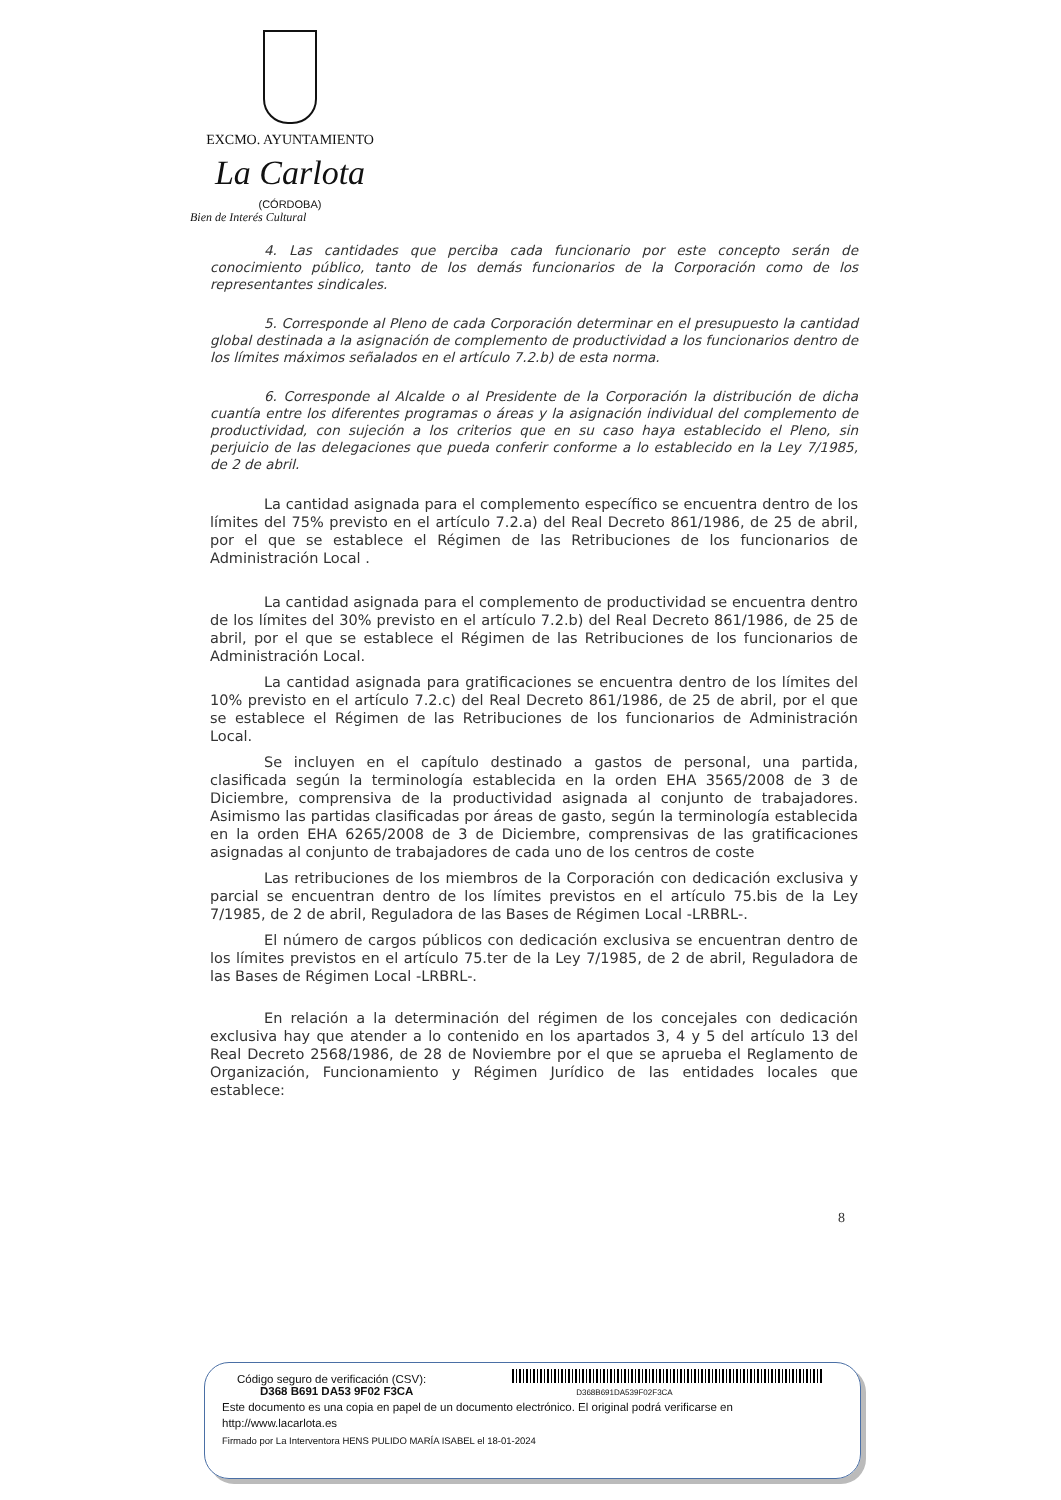EXCMO. AYUNTAMIENTO
La Carlota
(CÓRDOBA)
Bien de Interés Cultural
4. Las cantidades que perciba cada funcionario por este concepto serán de conocimiento público, tanto de los demás funcionarios de la Corporación como de los representantes sindicales.
5. Corresponde al Pleno de cada Corporación determinar en el presupuesto la cantidad global destinada a la asignación de complemento de productividad a los funcionarios dentro de los límites máximos señalados en el artículo 7.2.b) de esta norma.
6. Corresponde al Alcalde o al Presidente de la Corporación la distribución de dicha cuantía entre los diferentes programas o áreas y la asignación individual del complemento de productividad, con sujeción a los criterios que en su caso haya establecido el Pleno, sin perjuicio de las delegaciones que pueda conferir conforme a lo establecido en la Ley 7/1985, de 2 de abril.
La cantidad asignada para el complemento específico se encuentra dentro de los límites del 75% previsto en el artículo 7.2.a) del Real Decreto 861/1986, de 25 de abril, por el que se establece el Régimen de las Retribuciones de los funcionarios de Administración Local .
La cantidad asignada para el complemento de productividad se encuentra dentro de los límites del 30% previsto en el artículo 7.2.b) del Real Decreto 861/1986, de 25 de abril, por el que se establece el Régimen de las Retribuciones de los funcionarios de Administración Local.
La cantidad asignada para gratificaciones se encuentra dentro de los límites del 10% previsto en el artículo 7.2.c) del Real Decreto 861/1986, de 25 de abril, por el que se establece el Régimen de las Retribuciones de los funcionarios de Administración Local.
Se incluyen en el capítulo destinado a gastos de personal, una partida, clasificada según la terminología establecida en la orden EHA 3565/2008 de 3 de Diciembre, comprensiva de la productividad asignada al conjunto de trabajadores. Asimismo las partidas clasificadas por áreas de gasto, según la terminología establecida en la orden EHA 6265/2008 de 3 de Diciembre, comprensivas de las gratificaciones asignadas al conjunto de trabajadores de cada uno de los centros de coste
Las retribuciones de los miembros de la Corporación con dedicación exclusiva y parcial se encuentran dentro de los límites previstos en el artículo 75.bis de la Ley 7/1985, de 2 de abril, Reguladora de las Bases de Régimen Local -LRBRL-.
El número de cargos públicos con dedicación exclusiva se encuentran dentro de los límites previstos en el artículo 75.ter de la Ley 7/1985, de 2 de abril, Reguladora de las Bases de Régimen Local -LRBRL-.
En relación a la determinación del régimen de los concejales con dedicación exclusiva hay que atender a lo contenido en los apartados 3, 4 y 5 del artículo 13 del Real Decreto 2568/1986, de 28 de Noviembre por el que se aprueba el Reglamento de Organización, Funcionamiento y Régimen Jurídico de las entidades locales que establece:
8
Código seguro de verificación (CSV):
D368 B691 DA53 9F02 F3CA D368B691DA539F02F3CA
Este documento es una copia en papel de un documento electrónico. El original podrá verificarse en
http://www.lacarlota.es
Firmado por La Interventora HENS PULIDO MARÍA ISABEL el 18-01-2024